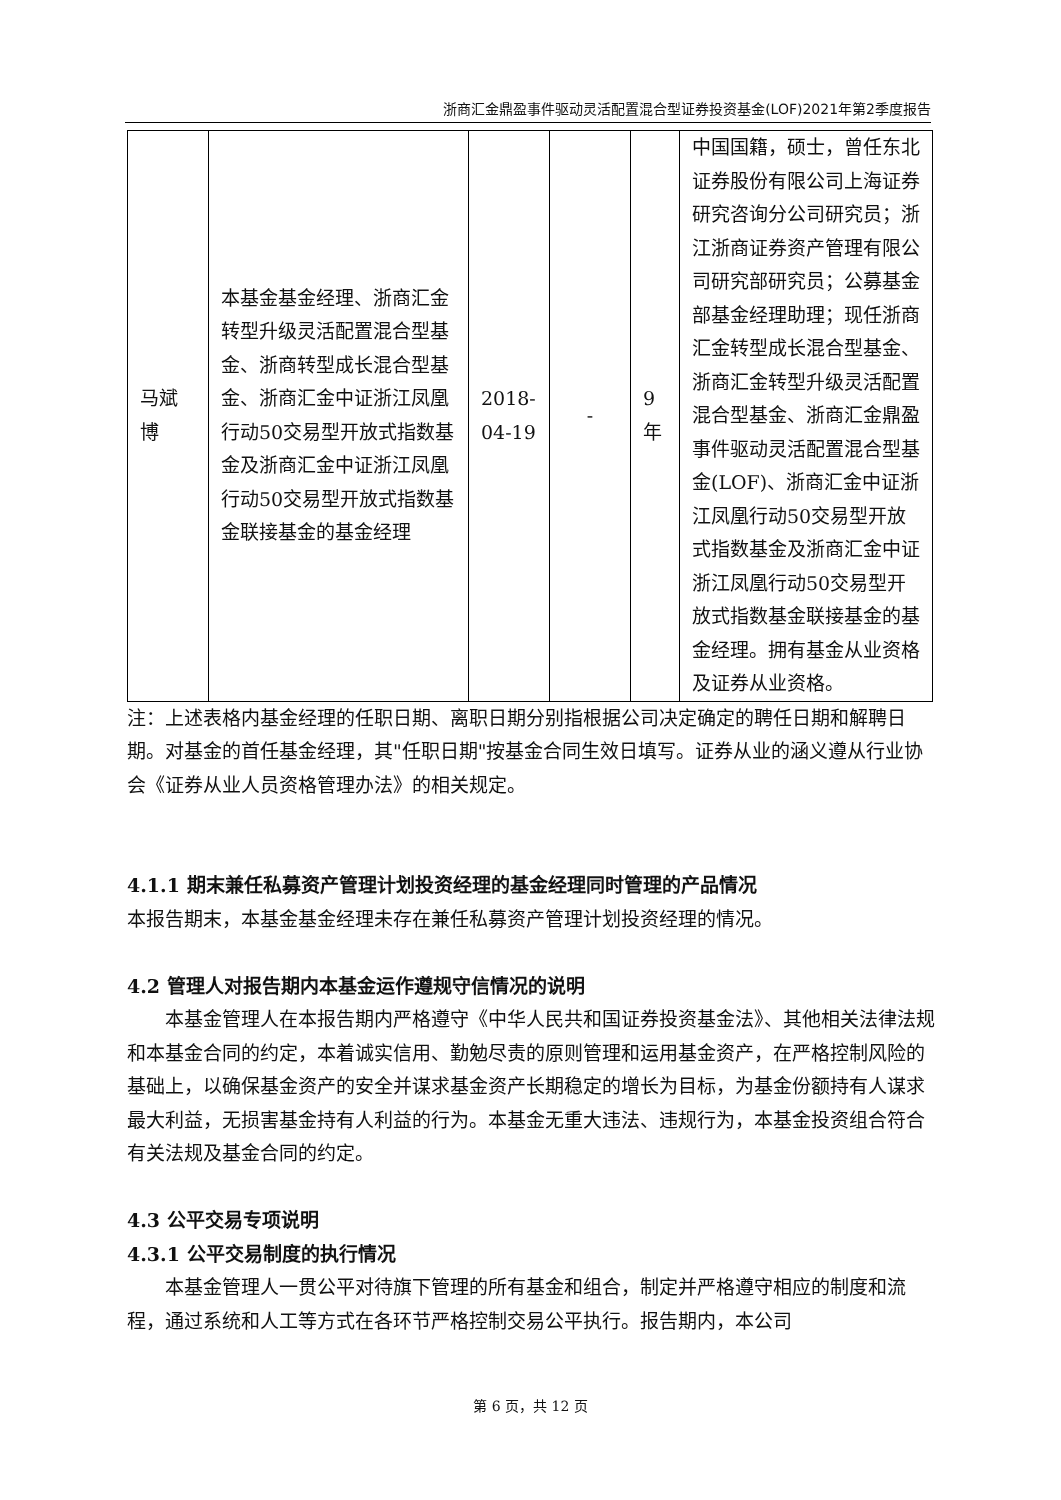浙商汇金鼎盈事件驱动灵活配置混合型证券投资基金(LOF)2021年第2季度报告
| 马斌博 | 本基金基金经理、浙商汇金转型升级灵活配置混合型基金、浙商转型成长混合型基金、浙商汇金中证浙江凤凰行动50交易型开放式指数基金及浙商汇金中证浙江凤凰行动50交易型开放式指数基金联接基金的基金经理 | 2018-04-19 | - | 9年 | 中国国籍，硕士，曾任东北证券股份有限公司上海证券研究咨询分公司研究员；浙江浙商证券资产管理有限公司研究部研究员；公募基金部基金经理助理；现任浙商汇金转型成长混合型基金、浙商汇金转型升级灵活配置混合型基金、浙商汇金鼎盈事件驱动灵活配置混合型基金(LOF)、浙商汇金中证浙江凤凰行动50交易型开放式指数基金及浙商汇金中证浙江凤凰行动50交易型开放式指数基金联接基金的基金经理。拥有基金从业资格及证券从业资格。 |
注：上述表格内基金经理的任职日期、离职日期分别指根据公司决定确定的聘任日期和解聘日期。对基金的首任基金经理，其"任职日期"按基金合同生效日填写。证券从业的涵义遵从行业协会《证券从业人员资格管理办法》的相关规定。
4.1.1 期末兼任私募资产管理计划投资经理的基金经理同时管理的产品情况
本报告期末，本基金基金经理未存在兼任私募资产管理计划投资经理的情况。
4.2 管理人对报告期内本基金运作遵规守信情况的说明
本基金管理人在本报告期内严格遵守《中华人民共和国证券投资基金法》、其他相关法律法规和本基金合同的约定，本着诚实信用、勤勉尽责的原则管理和运用基金资产，在严格控制风险的基础上，以确保基金资产的安全并谋求基金资产长期稳定的增长为目标，为基金份额持有人谋求最大利益，无损害基金持有人利益的行为。本基金无重大违法、违规行为，本基金投资组合符合有关法规及基金合同的约定。
4.3 公平交易专项说明
4.3.1 公平交易制度的执行情况
本基金管理人一贯公平对待旗下管理的所有基金和组合，制定并严格遵守相应的制度和流程，通过系统和人工等方式在各环节严格控制交易公平执行。报告期内，本公司
第 6 页，共 12 页